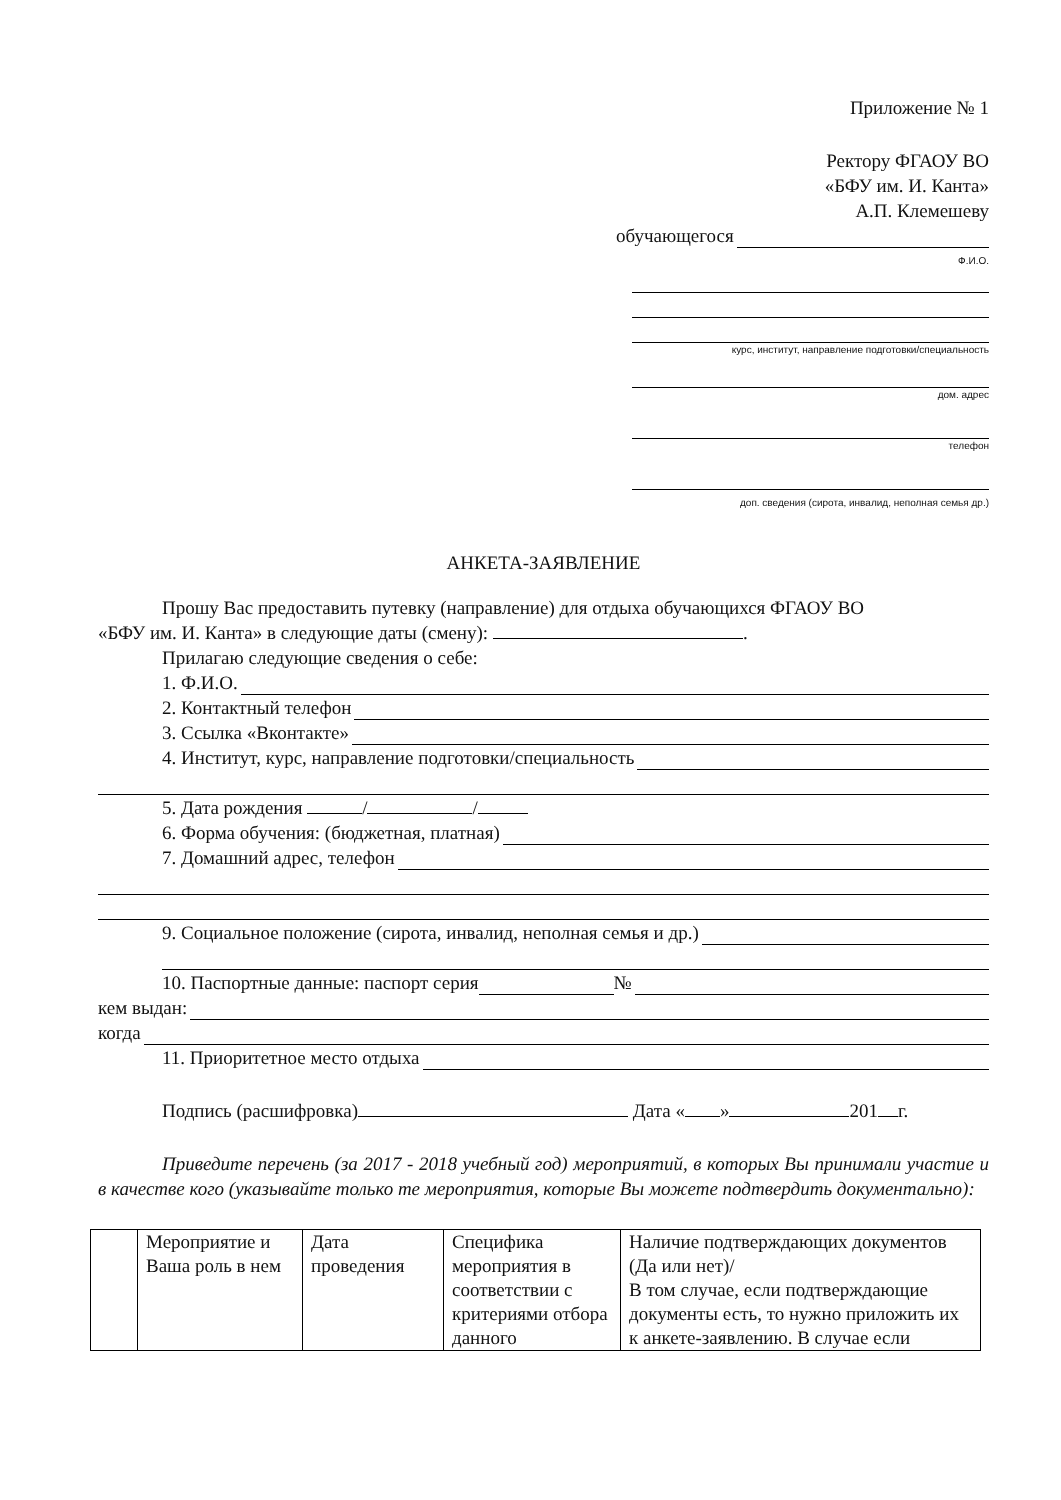Приложение № 1
Ректору ФГАОУ ВО
«БФУ им. И. Канта»
А.П. Клемешеву
обучающегося
Ф.И.О.
курс, институт, направление подготовки/специальность
дом. адрес
телефон
доп. сведения (сирота, инвалид, неполная семья др.)
АНКЕТА-ЗАЯВЛЕНИЕ
Прошу Вас предоставить путевку (направление) для отдыха обучающихся ФГАОУ ВО
«БФУ им. И. Канта» в следующие даты (смену): .
Прилагаю следующие сведения о себе:
1. Ф.И.О.
2. Контактный телефон
3. Ссылка «Вконтакте»
4. Институт, курс, направление подготовки/специальность
5. Дата рождения / /
6. Форма обучения: (бюджетная, платная)
7. Домашний адрес, телефон
9. Социальное положение (сирота, инвалид, неполная семья и др.)
10. Паспортные данные: паспорт серия №
кем выдан:
когда
11. Приоритетное место отдыха
Подпись (расшифровка) Дата « » 201 г.
Приведите перечень (за 2017 - 2018 учебный год) мероприятий, в которых Вы принимали участие и в качестве кого (указывайте только те мероприятия, которые Вы можете подтвердить документально):
| | Мероприятие и Ваша роль в нем | Дата проведения | Специфика мероприятия в соответствии с критериями отбора данного | Наличие подтверждающих документов (Да или нет)/ В том случае, если подтверждающие документы есть, то нужно приложить их к анкете-заявлению. В случае если |